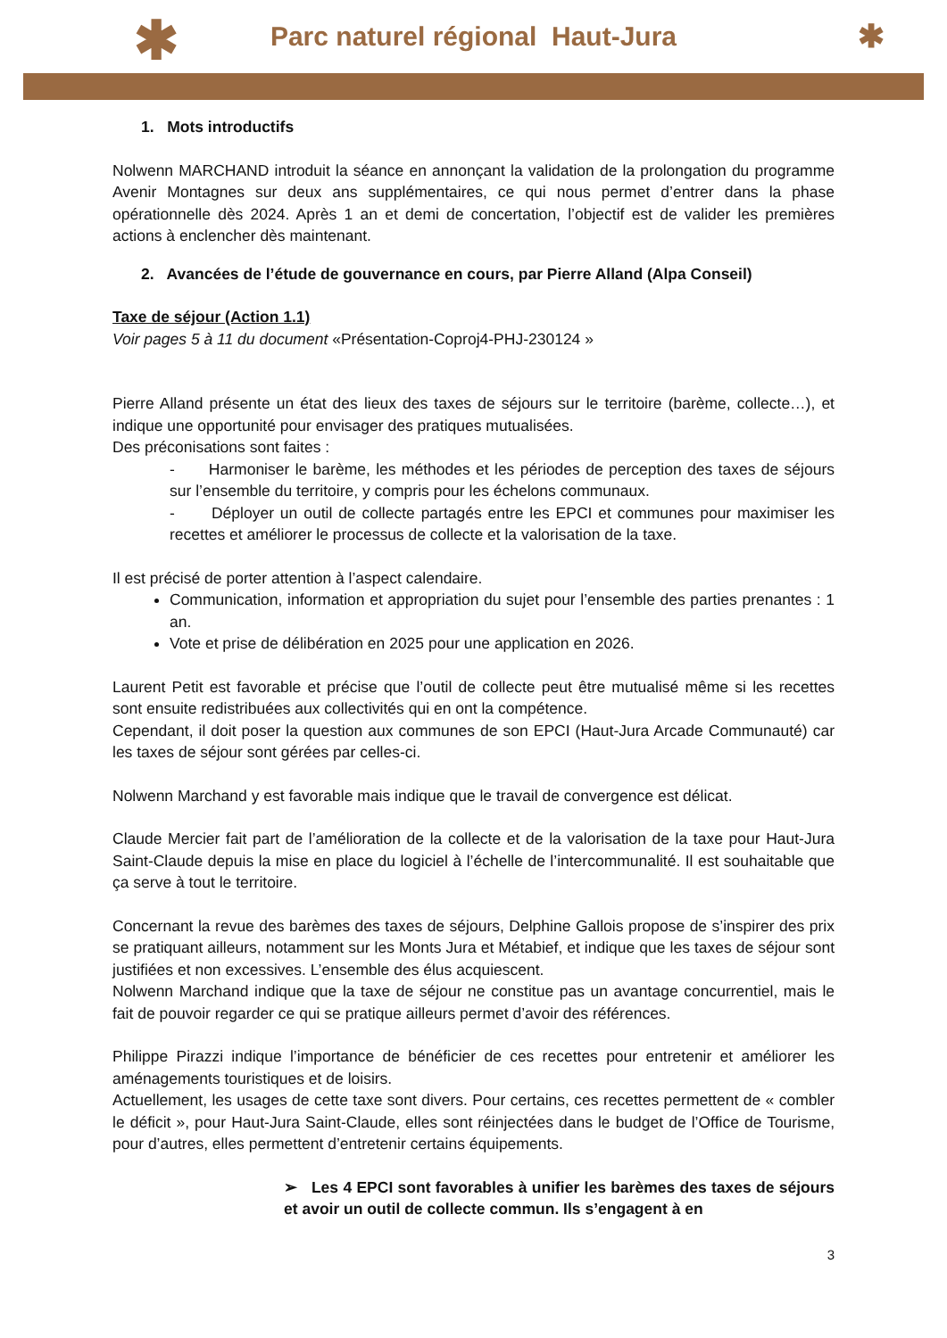✱ Parc naturel régional Haut-Jura
✱
1. Mots introductifs
Nolwenn MARCHAND introduit la séance en annonçant la validation de la prolongation du programme Avenir Montagnes sur deux ans supplémentaires, ce qui nous permet d’entrer dans la phase opérationnelle dès 2024. Après 1 an et demi de concertation, l’objectif est de valider les premières actions à enclencher dès maintenant.
2. Avancées de l’étude de gouvernance en cours, par Pierre Alland (Alpa Conseil)
Taxe de séjour (Action 1.1)
Voir pages 5 à 11 du document «Présentation-Coproj4-PHJ-230124 »
Pierre Alland présente un état des lieux des taxes de séjours sur le territoire (barème, collecte…), et indique une opportunité pour envisager des pratiques mutualisées.
Des préconisations sont faites :
- Harmoniser le barème, les méthodes et les périodes de perception des taxes de séjours sur l’ensemble du territoire, y compris pour les échelons communaux.
- Déployer un outil de collecte partagés entre les EPCI et communes pour maximiser les recettes et améliorer le processus de collecte et la valorisation de la taxe.
Il est précisé de porter attention à l’aspect calendaire.
Communication, information et appropriation du sujet pour l’ensemble des parties prenantes : 1 an.
Vote et prise de délibération en 2025 pour une application en 2026.
Laurent Petit est favorable et précise que l’outil de collecte peut être mutualisé même si les recettes sont ensuite redistribuées aux collectivités qui en ont la compétence.
Cependant, il doit poser la question aux communes de son EPCI (Haut-Jura Arcade Communauté) car les taxes de séjour sont gérées par celles-ci.
Nolwenn Marchand y est favorable mais indique que le travail de convergence est délicat.
Claude Mercier fait part de l’amélioration de la collecte et de la valorisation de la taxe pour Haut-Jura Saint-Claude depuis la mise en place du logiciel à l’échelle de l’intercommunalité. Il est souhaitable que ça serve à tout le territoire.
Concernant la revue des barèmes des taxes de séjours, Delphine Gallois propose de s’inspirer des prix se pratiquant ailleurs, notamment sur les Monts Jura et Métabief, et indique que les taxes de séjour sont justifiées et non excessives. L’ensemble des élus acquiescent.
Nolwenn Marchand indique que la taxe de séjour ne constitue pas un avantage concurrentiel, mais le fait de pouvoir regarder ce qui se pratique ailleurs permet d’avoir des références.
Philippe Pirazzi indique l’importance de bénéficier de ces recettes pour entretenir et améliorer les aménagements touristiques et de loisirs.
Actuellement, les usages de cette taxe sont divers. Pour certains, ces recettes permettent de « combler le déficit », pour Haut-Jura Saint-Claude, elles sont réinjectées dans le budget de l’Office de Tourisme, pour d’autres, elles permettent d’entretenir certains équipements.
➢ Les 4 EPCI sont favorables à unifier les barèmes des taxes de séjours et avoir un outil de collecte commun. Ils s’engagent à en
3